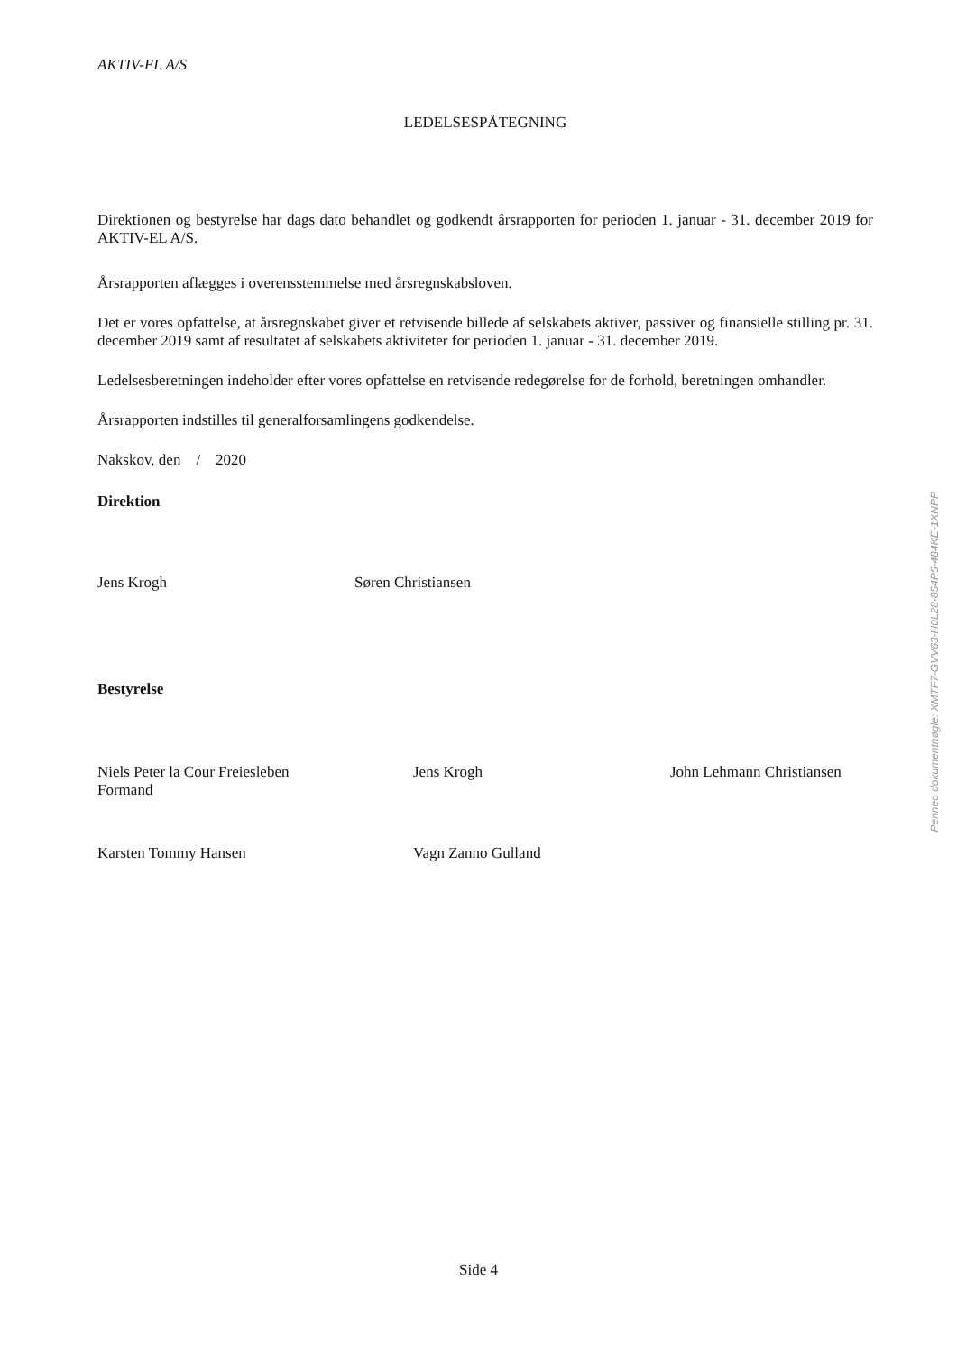AKTIV-EL A/S
LEDELSESPÅTEGNING
Direktionen og bestyrelse har dags dato behandlet og godkendt årsrapporten for perioden 1. januar - 31. december 2019 for AKTIV-EL A/S.
Årsrapporten aflægges i overensstemmelse med årsregnskabsloven.
Det er vores opfattelse, at årsregnskabet giver et retvisende billede af selskabets aktiver, passiver og finansielle stilling pr. 31. december 2019 samt af resultatet af selskabets aktiviteter for perioden 1. januar - 31. december 2019.
Ledelsesberetningen indeholder efter vores opfattelse en retvisende redegørelse for de forhold, beretningen omhandler.
Årsrapporten indstilles til generalforsamlingens godkendelse.
Nakskov, den / 2020
Direktion
Jens Krogh Søren Christiansen
Bestyrelse
Niels Peter la Cour Freiesleben
Formand
Jens Krogh John Lehmann Christiansen
Karsten Tommy Hansen Vagn Zanno Gulland
Side 4
Penneo dokumentnøgle: XMTF7-GVV63-H0L28-854P5-484KE-1XNPP